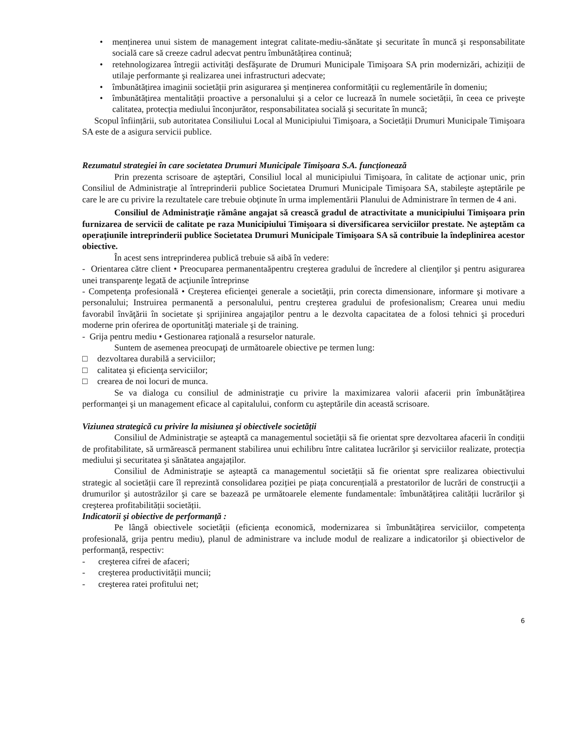• menținerea unui sistem de management integrat calitate-mediu-sănătate şi securitate în muncă şi responsabilitate socială care să creeze cadrul adecvat pentru îmbunătățirea continuă;
• retehnologizarea întregii activități desfăşurate de Drumuri Municipale Timişoara SA prin modernizări, achiziții de utilaje performante şi realizarea unei infrastructuri adecvate;
• îmbunătățirea imaginii societății prin asigurarea şi menținerea conformității cu reglementările în domeniu;
• îmbunătățirea mentalității proactive a personalului şi a celor ce lucrează în numele societății, în ceea ce priveşte calitatea, protecția mediului înconjurător, responsabilitatea socială şi securitate în muncă;
Scopul înființării, sub autoritatea Consiliului Local al Municipiului Timişoara, a Societății Drumuri Municipale Timişoara SA este de a asigura servicii publice.
Rezumatul strategiei în care societatea Drumuri Municipale Timişoara S.A. funcționează
Prin prezenta scrisoare de aşteptări, Consiliul local al municipiului Timişoara, în calitate de acționar unic, prin Consiliul de Administraţie al întreprinderii publice Societatea Drumuri Municipale Timişoara SA, stabileşte aşteptările pe care le are cu privire la rezultatele care trebuie obţinute în urma implementării Planului de Administrare în termen de 4 ani.
Consiliul de Administraţie rămâne angajat să crească gradul de atractivitate a municipiului Timişoara prin furnizarea de servicii de calitate pe raza Municipiului Timişoara si diversificarea serviciilor prestate. Ne aşteptăm ca operațiunile intreprinderii publice Societatea Drumuri Municipale Timişoara SA să contribuie la îndeplinirea acestor obiective.
În acest sens intreprinderea publică trebuie să aibă în vedere:
- Orientarea către client • Preocuparea permanentaăpentru creşterea gradului de încredere al clienţilor şi pentru asigurarea unei transparenţe legată de acţiunile întreprinse
- Competenţa profesională • Creşterea eficienţei generale a societăţii, prin corecta dimensionare, informare şi motivare a personalului; Instruirea permanentă a personalului, pentru creşterea gradului de profesionalism; Crearea unui mediu favorabil învăţării în societate şi sprijinirea angajaţilor pentru a le dezvolta capacitatea de a folosi tehnici şi proceduri moderne prin oferirea de oportunităţi materiale şi de training.
- Grija pentru mediu • Gestionarea raţională a resurselor naturale.
Suntem de asemenea preocupaţi de următoarele obiective pe termen lung:
□ dezvoltarea durabilă a serviciilor;
□ calitatea şi eficienţa serviciilor;
□ crearea de noi locuri de munca.
Se va dialoga cu consiliul de administraţie cu privire la maximizarea valorii afacerii prin îmbunătățirea performanţei şi un management eficace al capitalului, conform cu aşteptările din această scrisoare.
Viziunea strategică cu privire la misiunea şi obiectivele societății
Consiliul de Administraţie se aşteaptă ca managementul societății să fie orientat spre dezvoltarea afacerii în condiții de profitabilitate, să urmărească permanent stabilirea unui echilibru între calitatea lucrărilor şi serviciilor realizate, protecția mediului şi securitatea şi sănătatea angajaților.
Consiliul de Administraţie se aşteaptă ca managementul societății să fie orientat spre realizarea obiectivului strategic al societății care îl reprezintă consolidarea poziției pe piața concurențială a prestatorilor de lucrări de construcţii a drumurilor şi autostrăzilor şi care se bazează pe următoarele elemente fundamentale: îmbunătățirea calității lucrărilor şi creşterea profitabilității societății.
Indicatorii şi obiective de performanță :
Pe lângă obiectivele societății (eficiența economică, modernizarea si îmbunătățirea serviciilor, competența profesională, grija pentru mediu), planul de administrare va include modul de realizare a indicatorilor şi obiectivelor de performanță, respectiv:
- creşterea cifrei de afaceri;
- creşterea productivității muncii;
- creşterea ratei profitului net;
6